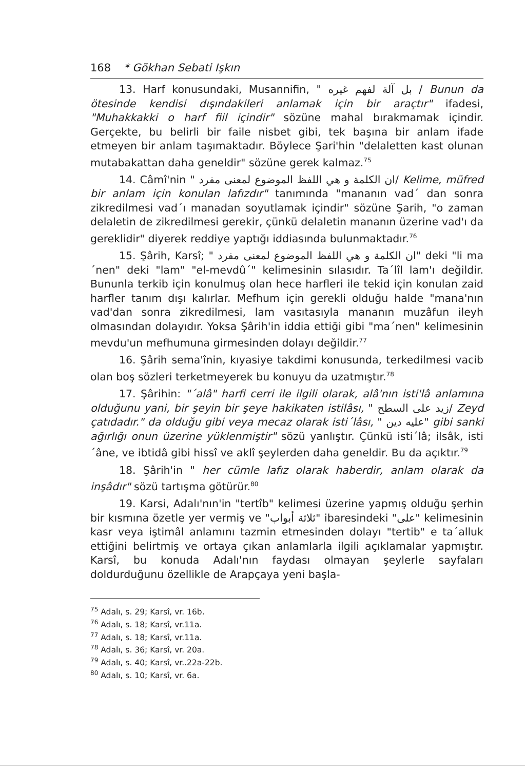168 * Gökhan Sebati Işkın
13. Harf konusundaki, Musannifin, " بل آلة لفهم غيره / Bunun da ötesinde kendisi dışındakileri anlamak için bir araçtır" ifadesi, "Muhakkakki o harf fiil içindir" sözüne mahal bırakmamak içindir. Gerçekte, bu belirli bir faile nisbet gibi, tek başına bir anlam ifade etmeyen bir anlam taşımaktadır. Böylece Şari'hin "delaletten kast olunan mutabakattan daha geneldir" sözüne gerek kalmaz.<sup>75</sup>
14. Câmî'nin " ان الكلمة و هي اللفظ الموضوع لمعنى مفرد/ Kelime, müfred bir anlam için konulan lafızdır" tanımında "mananın vad´ dan sonra zikredilmesi vad´ı manadan soyutlamak içindir" sözüne Şarih, "o zaman delaletin de zikredilmesi gerekir, çünkü delaletin mananın üzerine vad'ı da gereklidir" diyerek reddiye yaptığı iddiasında bulunmaktadır.<sup>76</sup>
15. Şârih, Karsî; " ان الكلمة و هي اللفظ الموضوع لمعنى مفرد" deki "li ma´nen" deki "lam" "el-mevdû´" kelimesinin sılasıdır. Ta´lîl lam'ı değildir. Bununla terkib için konulmuş olan hece harfleri ile tekid için konulan zaid harfler tanım dışı kalırlar. Mefhum için gerekli olduğu halde "mana'nın vad'dan sonra zikredilmesi, lam vasıtasıyla mananın muzâfun ileyh olmasından dolayıdır. Yoksa Şârih'in iddia ettiği gibi "ma´nen" kelimesinin mevdu'un mefhumuna girmesinden dolayı değildir.<sup>77</sup>
16. Şârih sema'înin, kıyasiye takdimi konusunda, terkedilmesi vacib olan boş sözleri terketmeyerek bu konuyu da uzatmıştır.<sup>78</sup>
17. Şârihin: "´alâ" harfi cerri ile ilgili olarak, alâ'nın isti'lâ anlamına olduğunu yani, bir şeyin bir şeye hakikaten istilâsı, " زيد على السطح/ Zeyd çatıdadır." da olduğu gibi veya mecaz olarak isti´lâsı, " عليه دين" gibi sanki ağırlığı onun üzerine yüklenmiştir" sözü yanlıştır. Çünkü isti´lâ; ilsâk, isti´âne, ve ibtidâ gibi hissî ve aklî şeylerden daha geneldir. Bu da açıktır.<sup>79</sup>
18. Şârih'in " her cümle lafız olarak haberdir, anlam olarak da inşâdır" sözü tartışma götürür.<sup>80</sup>
19. Karsi, Adalı'nın'in "tertîb" kelimesi üzerine yapmış olduğu şerhin bir kısmına özetle yer vermiş ve "ثلاثة أبواب" ibaresindeki "على" kelimesinin kasr veya iştimâl anlamını tazmin etmesinden dolayı "tertib" e ta´alluk ettiğini belirtmiş ve ortaya çıkan anlamlarla ilgili açıklamalar yapmıştır. Karsî, bu konuda Adalı'nın faydası olmayan şeylerle sayfaları doldurduğunu özellikle de Arapçaya yeni başla-
<sup>75</sup> Adalı, s. 29; Karsî, vr. 16b.
<sup>76</sup> Adalı, s. 18; Karsî, vr.11a.
<sup>77</sup> Adalı, s. 18; Karsî, vr.11a.
<sup>78</sup> Adalı, s. 36; Karsî, vr. 20a.
<sup>79</sup> Adalı, s. 40; Karsî, vr..22a-22b.
<sup>80</sup> Adalı, s. 10; Karsî, vr. 6a.